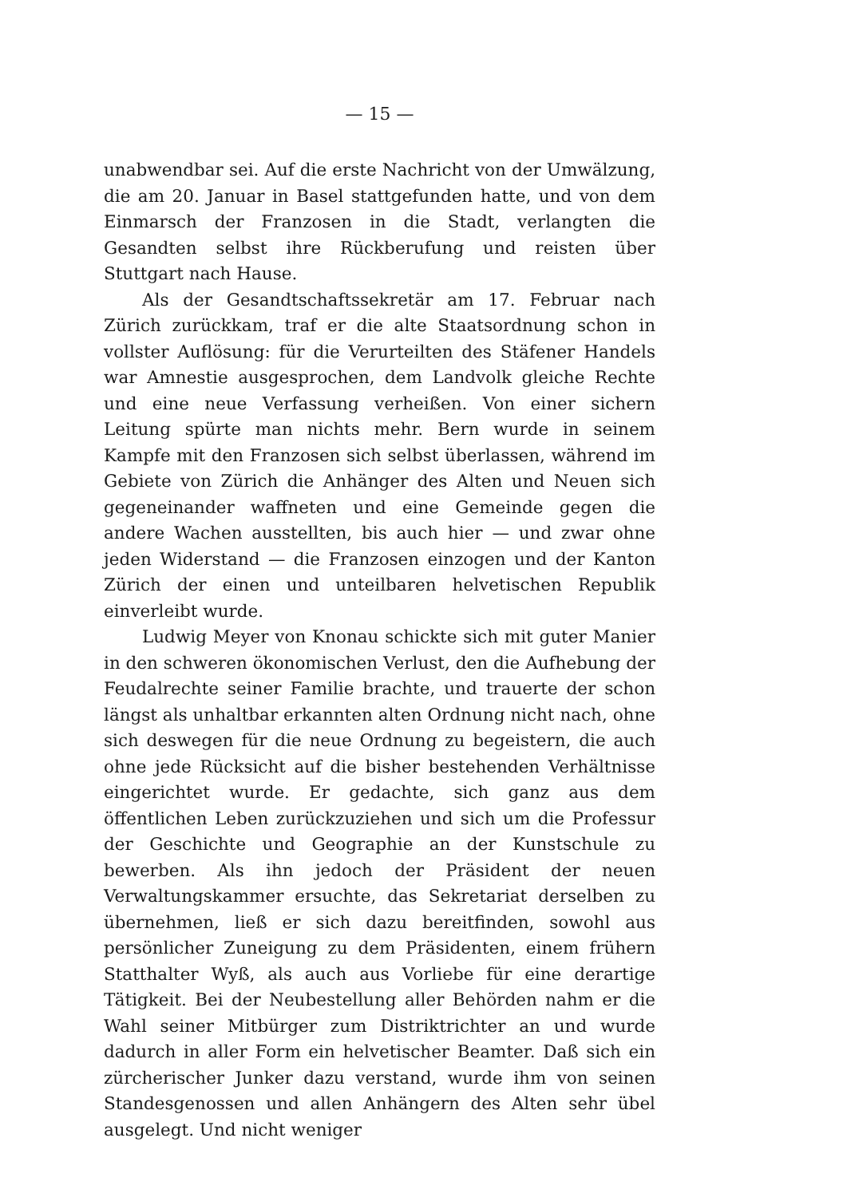— 15 —
unabwendbar sei. Auf die erste Nachricht von der Umwälzung, die am 20. Januar in Basel stattgefunden hatte, und von dem Einmarsch der Franzosen in die Stadt, verlangten die Gesandten selbst ihre Rückberufung und reisten über Stuttgart nach Hause.
Als der Gesandtschaftssekretär am 17. Februar nach Zürich zurückkam, traf er die alte Staatsordnung schon in vollster Auflösung: für die Verurteilten des Stäfener Handels war Amnestie ausgesprochen, dem Landvolk gleiche Rechte und eine neue Verfassung verheißen. Von einer sichern Leitung spürte man nichts mehr. Bern wurde in seinem Kampfe mit den Franzosen sich selbst überlassen, während im Gebiete von Zürich die Anhänger des Alten und Neuen sich gegeneinander waffneten und eine Gemeinde gegen die andere Wachen ausstellten, bis auch hier — und zwar ohne jeden Widerstand — die Franzosen einzogen und der Kanton Zürich der einen und unteilbaren helvetischen Republik einverleibt wurde.
Ludwig Meyer von Knonau schickte sich mit guter Manier in den schweren ökonomischen Verlust, den die Aufhebung der Feudalrechte seiner Familie brachte, und trauerte der schon längst als unhaltbar erkannten alten Ordnung nicht nach, ohne sich deswegen für die neue Ordnung zu begeistern, die auch ohne jede Rücksicht auf die bisher bestehenden Verhältnisse eingerichtet wurde. Er gedachte, sich ganz aus dem öffentlichen Leben zurückzuziehen und sich um die Professur der Geschichte und Geographie an der Kunstschule zu bewerben. Als ihn jedoch der Präsident der neuen Verwaltungskammer ersuchte, das Sekretariat derselben zu übernehmen, ließ er sich dazu bereitfinden, sowohl aus persönlicher Zuneigung zu dem Präsidenten, einem frühern Statthalter Wyß, als auch aus Vorliebe für eine derartige Tätigkeit. Bei der Neubestellung aller Behörden nahm er die Wahl seiner Mitbürger zum Distriktrichter an und wurde dadurch in aller Form ein helvetischer Beamter. Daß sich ein zürcherischer Junker dazu verstand, wurde ihm von seinen Standesgenossen und allen Anhängern des Alten sehr übel ausgelegt. Und nicht weniger